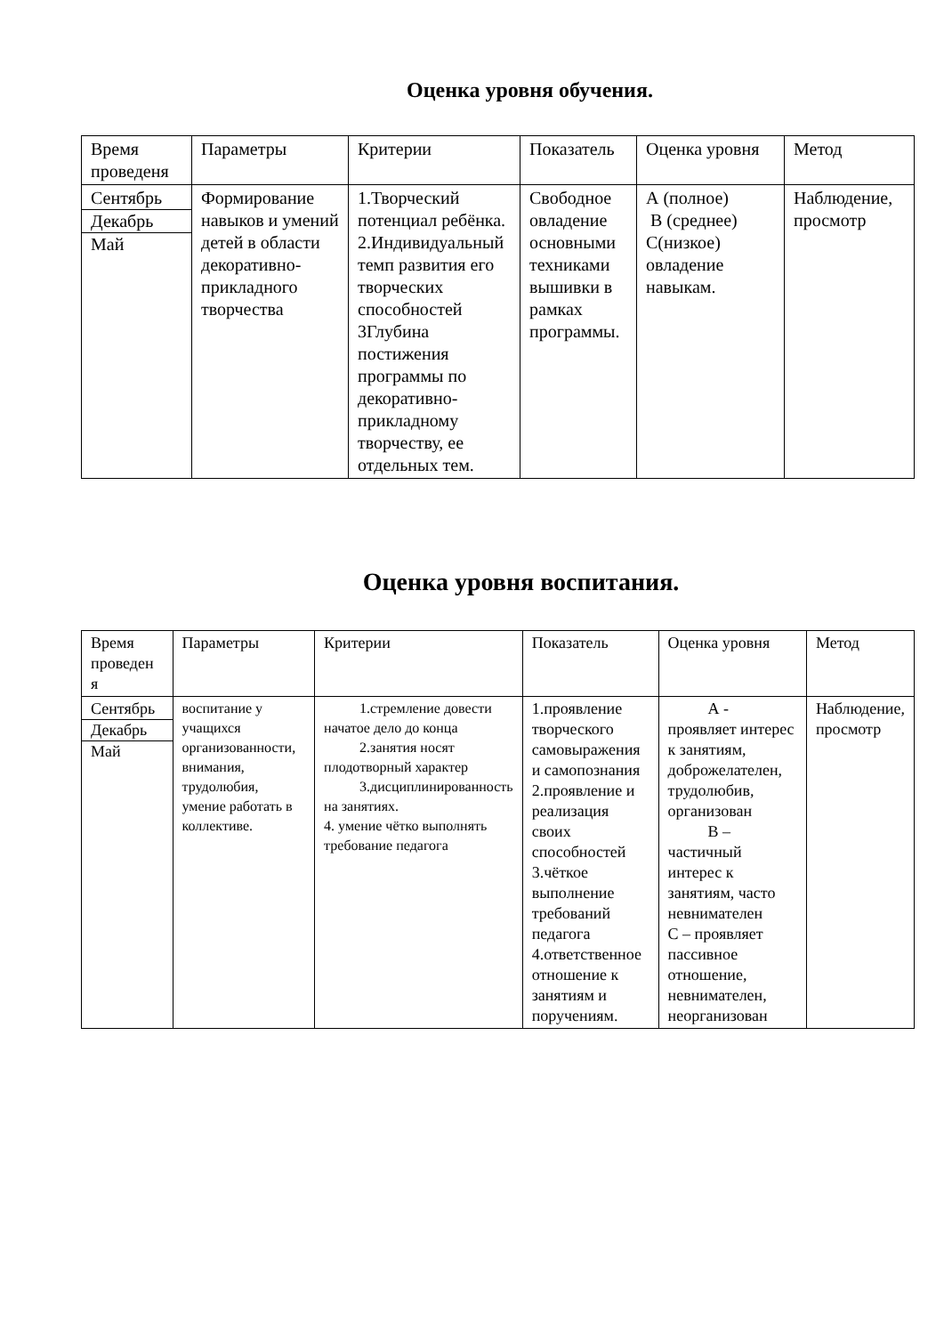Оценка уровня обучения.
| Время проведеня | Параметры | Критерии | Показатель | Оценка уровня | Метод |
| Сентябрь Декабрь Май | Формирование навыков и умений детей в области декоративно-прикладного творчества | 1.Творческий потенциал ребёнка. 2.Индивидуальный темп развития его творческих способностей 3Глубина постижения программы по декоративно-прикладному творчеству, ее отдельных тем. | Свободное овладение основными техниками вышивки в рамках программы. | А (полное) В (среднее) С(низкое) овладение навыкам. | Наблюдение, просмотр |
Оценка уровня воспитания.
| Время проведен я | Параметры | Критерии | Показатель | Оценка уровня | Метод |
| Сентябрь Декабрь Май | воспитание у учащихся организованности, внимания, трудолюбия, умение работать в коллективе. | 1.стремление довести начатое дело до конца 2.занятия носят плодотворный характер 3.дисциплинированность на занятиях. 4. умение чётко выполнять требование педагога | 1.проявление творческого самовыражения и самопознания 2.проявление и реализация своих способностей 3.чёткое выполнение требований педагога 4.ответственное отношение к занятиям и поручениям. | А - проявляет интерес к занятиям, доброжелателен, трудолюбив, организован В – частичный интерес к занятиям, часто невнимателен С – проявляет пассивное отношение, невнимателен, неорганизован | Наблюдение, просмотр |